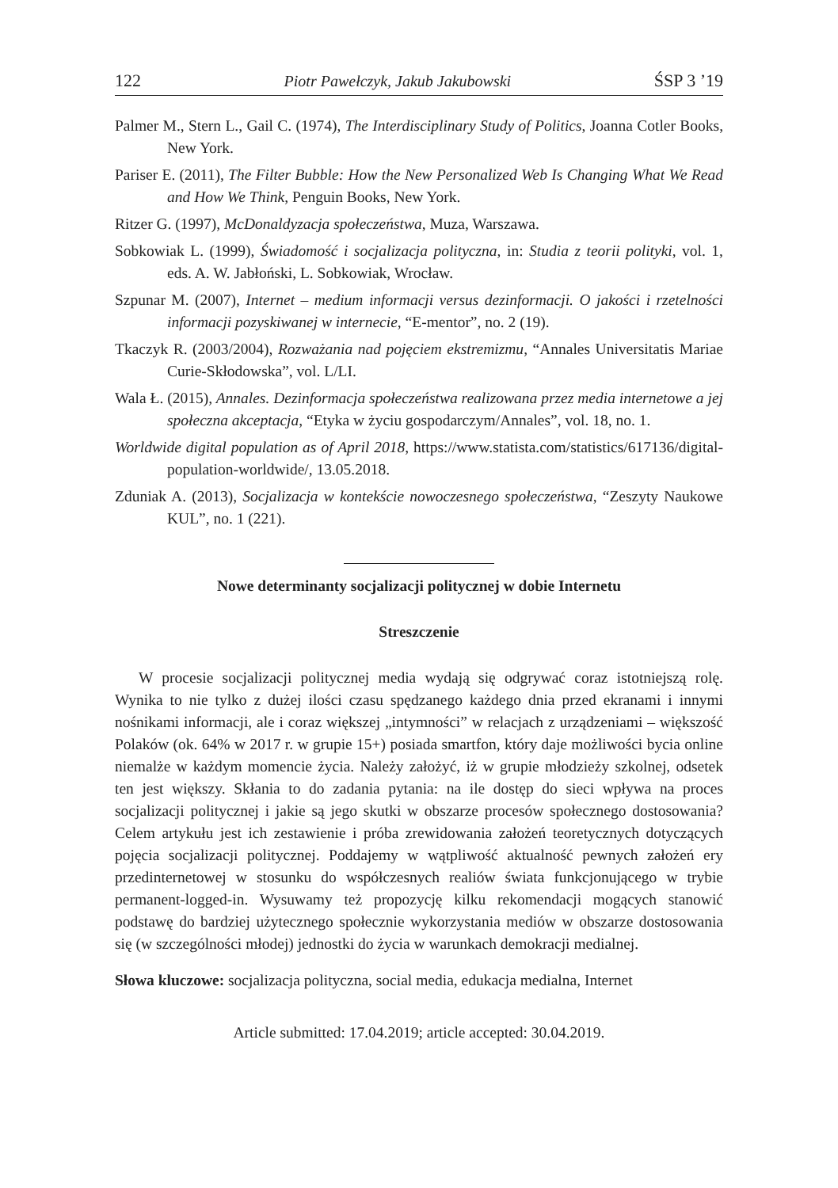122 Piotr Pawełczyk, Jakub Jakubowski ŚSP 3 ’19
Palmer M., Stern L., Gail C. (1974), The Interdisciplinary Study of Politics, Joanna Cotler Books, New York.
Pariser E. (2011), The Filter Bubble: How the New Personalized Web Is Changing What We Read and How We Think, Penguin Books, New York.
Ritzer G. (1997), McDonaldyzacja społeczeństwa, Muza, Warszawa.
Sobkowiak L. (1999), Świadomość i socjalizacja polityczna, in: Studia z teorii polityki, vol. 1, eds. A. W. Jabłoński, L. Sobkowiak, Wrocław.
Szpunar M. (2007), Internet – medium informacji versus dezinformacji. O jakości i rzetelności informacji pozyskiwanej w internecie, “E-mentor”, no. 2 (19).
Tkaczyk R. (2003/2004), Rozważania nad pojęciem ekstremizmu, “Annales Universitatis Mariae Curie-Skłodowska”, vol. L/LI.
Wala Ł. (2015), Annales. Dezinformacja społeczeństwa realizowana przez media internetowe a jej społeczna akceptacja, “Etyka w życiu gospodarczym/Annales”, vol. 18, no. 1.
Worldwide digital population as of April 2018, https://www.statista.com/statistics/617136/digital-population-worldwide/, 13.05.2018.
Zduniak A. (2013), Socjalizacja w kontekście nowoczesnego społeczeństwa, “Zeszyty Naukowe KUL”, no. 1 (221).
Nowe determinanty socjalizacji politycznej w dobie Internetu
Streszczenie
W procesie socjalizacji politycznej media wydają się odgrywać coraz istotniejszą rolę. Wynika to nie tylko z dużej ilości czasu spędzanego każdego dnia przed ekranami i innymi nośnikami informacji, ale i coraz większej „intymności” w relacjach z urządzeniami – większość Polaków (ok. 64% w 2017 r. w grupie 15+) posiada smartfon, który daje możliwości bycia online niemalże w każdym momencie życia. Należy założyć, iż w grupie młodzieży szkolnej, odsetek ten jest większy. Skłania to do zadania pytania: na ile dostęp do sieci wpływa na proces socjalizacji politycznej i jakie są jego skutki w obszarze procesów społecznego dostosowania? Celem artykułu jest ich zestawienie i próba zrewidowania założeń teoretycznych dotyczących pojęcia socjalizacji politycznej. Poddajemy w wątpliwość aktualność pewnych założeń ery przedinternetowej w stosunku do współczesnych realiów świata funkcjonującego w trybie permanent-logged-in. Wysuwamy też propozycję kilku rekomendacji mogących stanowić podstawę do bardziej użytecznego społecznie wykorzystania mediów w obszarze dostosowania się (w szczególności młodej) jednostki do życia w warunkach demokracji medialnej.
Słowa kluczowe: socjalizacja polityczna, social media, edukacja medialna, Internet
Article submitted: 17.04.2019; article accepted: 30.04.2019.